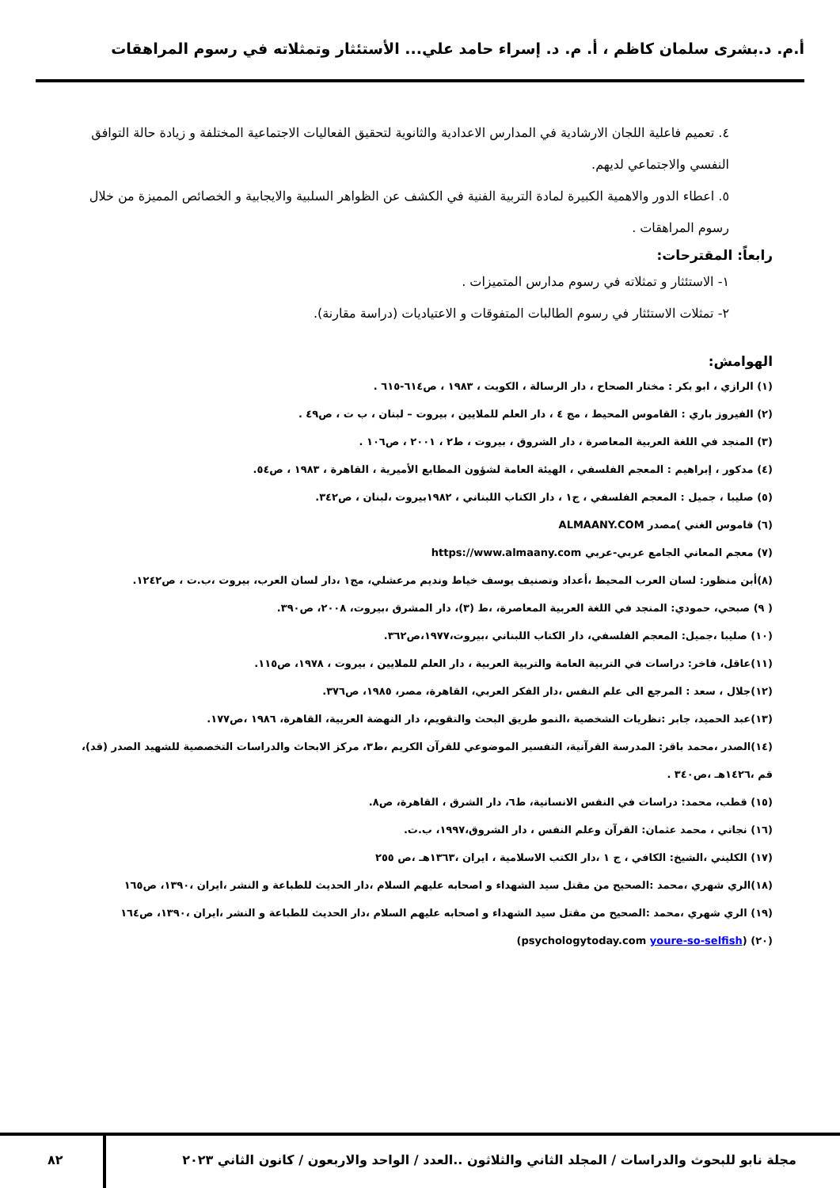أ.م. د.بشرى سلمان كاظم ، أ. م. د. إسراء حامد علي... الأستئثار وتمثلاته في رسوم المراهقات
٤. تعميم فاعلية اللجان الارشادية في المدارس الاعدادية والثانوية لتحقيق الفعاليات الاجتماعية المختلفة و زيادة حالة التوافق النفسي والاجتماعي لديهم.
٥. اعطاء الدور والاهمية الكبيرة لمادة التربية الفنية في الكشف عن الظواهر السلبية والايجابية و الخصائص المميزة من خلال رسوم المراهقات .
رابعاً: المقترحات:
١- الاستئثار و تمثلاته في رسوم مدارس المتميزات .
٢- تمثلات الاستئثار في رسوم الطالبات المتفوقات و الاعتياديات (دراسة مقارنة).
الهوامش:
(١) الرازي ، ابو بكر : مختار الصحاح ، دار الرسالة ، الكويت ، ١٩٨٣ ، ص٦١٤-٦١٥ .
(٢) الفيروز باري : القاموس المحيط ، مج ٤ ، دار العلم للملايين ، بيروت – لبنان ، ب ت ، ص٤٩ .
(٣) المنجد في اللغة العربية المعاصرة ، دار الشروق ، بيروت ، ط٢ ، ٢٠٠١ ، ص١٠٦ .
(٤) مدكور ، إبراهيم : المعجم الفلسفي ، الهيئة العامة لشؤون المطابع الأميرية ، القاهرة ، ١٩٨٣ ، ص٥٤.
(٥) صليبا ، جميل : المعجم الفلسفي ، ج١ ، دار الكتاب اللبناني ، ١٩٨٢بيروت ،لبنان ، ص٣٤٢.
(٦) قاموس الغني )مصدر ALMAANY.COM
(٧) معجم المعاني الجامع عربي-عربي https://www.almaany.com
(٨)أبن منظور: لسان العرب المحيط ،أعداد وتصنيف يوسف خياط ونديم مرعشلي، مج١ ،دار لسان العرب، بيروت ،ب.ت ، ص١٢٤٢.
( ٩) صبحي، حمودي: المنجد في اللغة العربية المعاصرة، ،ط (٣)، دار المشرق ،بيروت، ٢٠٠٨، ص٣٩٠.
(١٠) صليبا ،جميل: المعجم الفلسفي، دار الكتاب اللبناني ،بيروت،١٩٧٧،ص٣٦٢.
(١١)عاقل، فاخر: دراسات في التربية العامة والتربية العربية ، دار العلم للملايين ، بيروت ، ١٩٧٨، ص١١٥.
(١٢)جلال ، سعد : المرجع الى علم النفس ،دار الفكر العربي، القاهرة، مصر، ١٩٨٥، ص٣٧٦.
(١٣)عبد الحميد، جابر :نظريات الشخصية ،النمو طريق البحث والتقويم، دار النهضة العربية، القاهرة، ١٩٨٦ ،ص١٧٧.
(١٤)الصدر ،محمد باقر: المدرسة القرآنية، التفسير الموضوعي للقرآن الكريم ،ط٣، مركز الابحاث والدراسات التخصصية للشهيد الصدر (قد)، قم ،١٤٢٦هـ ،ص٣٤٠ .
(١٥) قطب، محمد: دراسات في النفس الانسانية، ط٦، دار الشرق ، القاهرة، ص٨.
(١٦) نجاتي ، محمد عثمان: القرآن وعلم النفس ، دار الشروق،١٩٩٧، ب.ت.
(١٧) الكليني ،الشيخ: الكافي ، ج ١ ،دار الكتب الاسلامية ، ايران ،١٣٦٣هـ ،ص ٢٥٥
(١٨)الري شهري ،محمد :الصحيح من مقتل سيد الشهداء و اصحابه عليهم السلام ،دار الحديث للطباعة و النشر ،ايران ،١٣٩٠، ص١٦٥
(١٩) الري شهري ،محمد :الصحيح من مقتل سيد الشهداء و اصحابه عليهم السلام ،دار الحديث للطباعة و النشر ،ايران ،١٣٩٠، ص١٦٤
(٢٠) (psychologytoday.com youre-so-selfish)
مجلة نابو للبحوث والدراسات / المجلد الثاني والثلاثون ..العدد / الواحد والاربعون / كانون الثاني ٢٠٢٣
٨٢